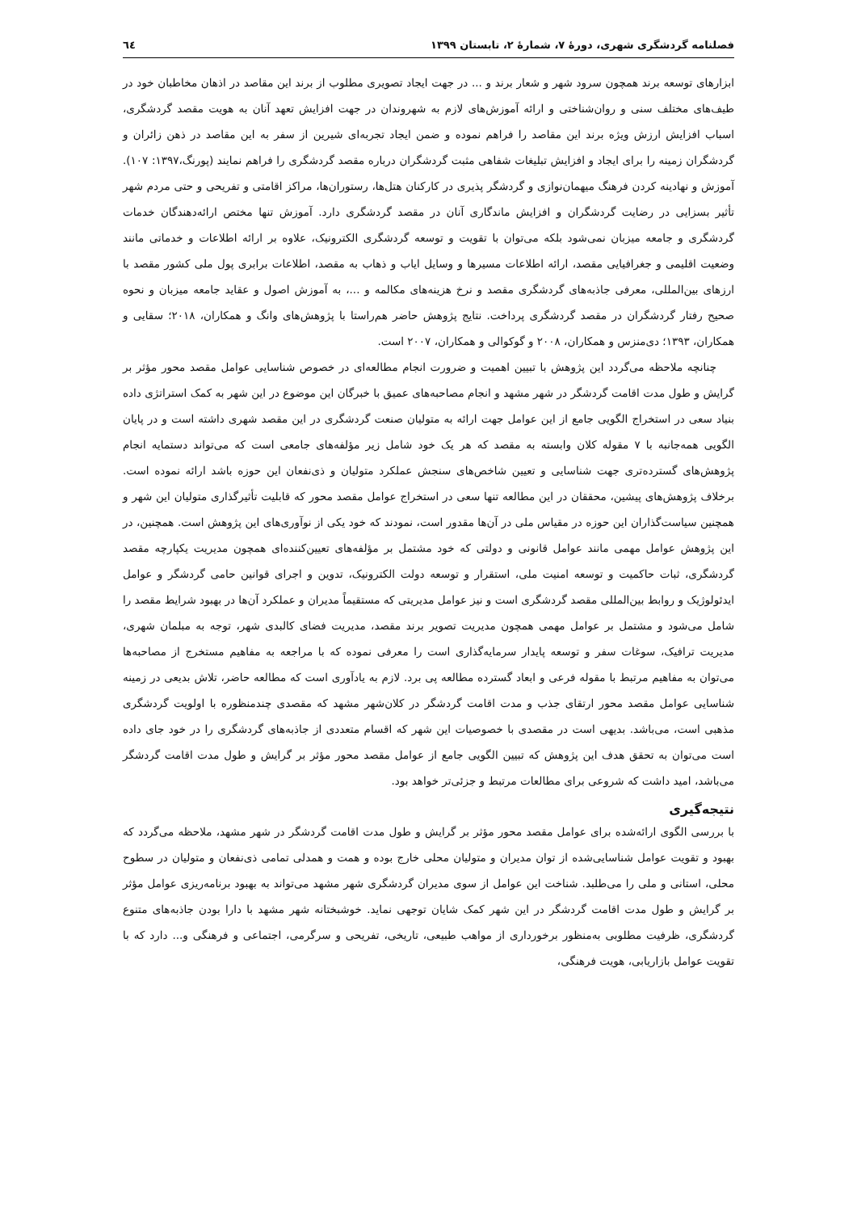فصلنامه گردشگری شهری، دورهٔ ۷، شمارهٔ ۲، تابستان ۱۳۹۹ ٦٤
ابزارهای توسعه برند همچون سرود شهر و شعار برند و ... در جهت ایجاد تصویری مطلوب از برند این مقاصد در اذهان مخاطبان خود در طیف‌های مختلف سنی و روان‌شناختی و ارائه آموزش‌های لازم به شهروندان در جهت افزایش تعهد آنان به هویت مقصد گردشگری، اسباب افزایش ارزش ویژه برند این مقاصد را فراهم نموده و ضمن ایجاد تجربه‌ای شیرین از سفر به این مقاصد در ذهن زائران و گردشگران زمینه را برای ایجاد و افزایش تبلیغات شفاهی مثبت گردشگران درباره مقصد گردشگری را فراهم نمایند (پورنگ،۱۳۹۷: ۱۰۷). آموزش و نهادینه کردن فرهنگ میهمان‌نوازی و گردشگر پذیری در کارکنان هتل‌ها، رستوران‌ها، مراکز اقامتی و تفریحی و حتی مردم شهر تأثیر بسزایی در رضایت گردشگران و افزایش ماندگاری آنان در مقصد گردشگری دارد. آموزش تنها مختص ارائه‌دهندگان خدمات گردشگری و جامعه میزبان نمی‌شود بلکه می‌توان با تقویت و توسعه گردشگری الکترونیک، علاوه بر ارائه اطلاعات و خدماتی مانند وضعیت اقلیمی و جغرافیایی مقصد، ارائه اطلاعات مسیرها و وسایل ایاب و ذهاب به مقصد، اطلاعات برابری پول ملی کشور مقصد با ارزهای بین‌المللی، معرفی جاذبه‌های گردشگری مقصد و نرخ هزینه‌های مکالمه و ...، به آموزش اصول و عقاید جامعه میزبان و نحوه صحیح رفتار گردشگران در مقصد گردشگری پرداخت. نتایج پژوهش حاضر هم‌راستا با پژوهش‌های وانگ و همکاران، ۲۰۱۸؛ سقایی و همکاران، ۱۳۹۳؛ دی‌منزس و همکاران، ۲۰۰۸ و گوکوالی و همکاران، ۲۰۰۷ است.
چنانچه ملاحظه می‌گردد این پژوهش با تبیین اهمیت و ضرورت انجام مطالعه‌ای در خصوص شناسایی عوامل مقصد محور مؤثر بر گرایش و طول مدت اقامت گردشگر در شهر مشهد و انجام مصاحبه‌های عمیق با خبرگان این موضوع در این شهر به کمک استراتژی داده بنیاد سعی در استخراج الگویی جامع از این عوامل جهت ارائه به متولیان صنعت گردشگری در این مقصد شهری داشته است و در پایان الگویی همه‌جانبه با ۷ مقوله کلان وابسته به مقصد که هر یک خود شامل زیر مؤلفه‌های جامعی است که می‌تواند دستمایه انجام پژوهش‌های گسترده‌تری جهت شناسایی و تعیین شاخص‌های سنجش عملکرد متولیان و ذی‌نفعان این حوزه باشد ارائه نموده است. برخلاف پژوهش‌های پیشین، محققان در این مطالعه تنها سعی در استخراج عوامل مقصد محور که قابلیت تأثیرگذاری متولیان این شهر و همچنین سیاست‌گذاران این حوزه در مقیاس ملی در آن‌ها مقدور است، نمودند که خود یکی از نوآوری‌های این پژوهش است. همچنین، در این پژوهش عوامل مهمی مانند عوامل قانونی و دولتی که خود مشتمل بر مؤلفه‌های تعیین‌کننده‌ای همچون مدیریت یکپارچه مقصد گردشگری، ثبات حاکمیت و توسعه امنیت ملی، استقرار و توسعه دولت الکترونیک، تدوین و اجرای قوانین حامی گردشگر و عوامل ایدئولوژیک و روابط بین‌المللی مقصد گردشگری است و نیز عوامل مدیریتی که مستقیماً مدیران و عملکرد آن‌ها در بهبود شرایط مقصد را شامل می‌شود و مشتمل بر عوامل مهمی همچون مدیریت تصویر برند مقصد، مدیریت فضای کالبدی شهر، توجه به مبلمان شهری، مدیریت ترافیک، سوغات سفر و توسعه پایدار سرمایه‌گذاری است را معرفی نموده که با مراجعه به مفاهیم مستخرج از مصاحبه‌ها می‌توان به مفاهیم مرتبط با مقوله فرعی و ابعاد گسترده مطالعه پی برد. لازم به یادآوری است که مطالعه حاضر، تلاش بدیعی در زمینه شناسایی عوامل مقصد محور ارتقای جذب و مدت اقامت گردشگر در کلان‌شهر مشهد که مقصدی چندمنظوره با اولویت گردشگری مذهبی است، می‌باشد. بدیهی است در مقصدی با خصوصیات این شهر که اقسام متعددی از جاذبه‌های گردشگری را در خود جای داده است می‌توان به تحقق هدف این پژوهش که تبیین الگویی جامع از عوامل مقصد محور مؤثر بر گرایش و طول مدت اقامت گردشگر می‌باشد، امید داشت که شروعی برای مطالعات مرتبط و جزئی‌تر خواهد بود.
نتیجه‌گیری
با بررسی الگوی ارائه‌شده برای عوامل مقصد محور مؤثر بر گرایش و طول مدت اقامت گردشگر در شهر مشهد، ملاحظه می‌گردد که بهبود و تقویت عوامل شناسایی‌شده از توان مدیران و متولیان محلی خارج بوده و همت و همدلی تمامی ذی‌نفعان و متولیان در سطوح محلی، استانی و ملی را می‌طلبد. شناخت این عوامل از سوی مدیران گردشگری شهر مشهد می‌تواند به بهبود برنامه‌ریزی عوامل مؤثر بر گرایش و طول مدت اقامت گردشگر در این شهر کمک شایان توجهی نماید. خوشبختانه شهر مشهد با دارا بودن جاذبه‌های متنوع گردشگری، ظرفیت مطلوبی به‌منظور برخورداری از مواهب طبیعی، تاریخی، تفریحی و سرگرمی، اجتماعی و فرهنگی و... دارد که با تقویت عوامل بازاریابی، هویت فرهنگی،